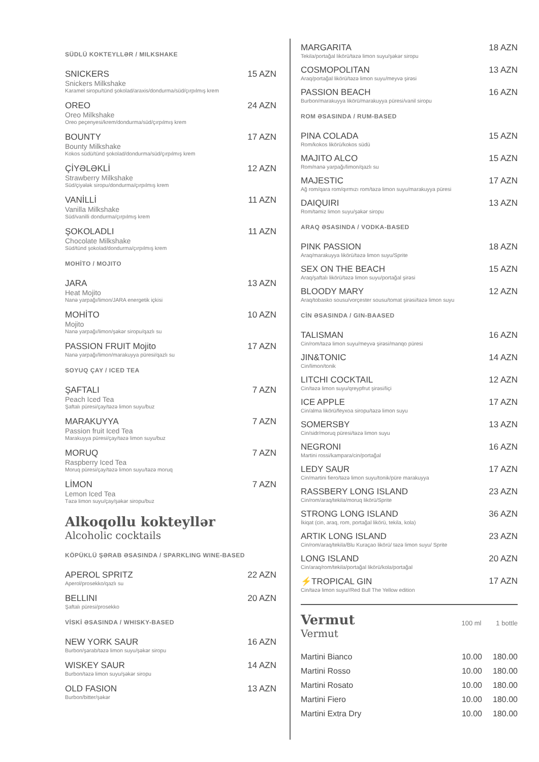SÜDLÜ KOKTEYLLƏR / MILKSHAKE
SNICKERS 15 AZN
Snickers Milkshake
Karamel siropu/tünd şokolad/araxis/dondurma/süd/çırpılmış krem
OREO 24 AZN
Oreo Milkshake
Oreo peçenyesi/krem/dondurma/süd/çırpılmış krem
BOUNTY 17 AZN
Bounty Milkshake
Kokos südü/tünd şokolad/dondurma/süd/çırpılmış krem
ÇİYƏLƏKLİ 12 AZN
Strawberry Milkshake
Süd/çiyələk siropu/dondurma/çırpılmış krem
VANİLLİ 11 AZN
Vanilla Milkshake
Süd/vanilli dondurma/çırpılmış krem
ŞOKOLADLI 11 AZN
Chocolate Milkshake
Süd/tünd şokolad/dondurma/çırpılmış krem
MOHİTO / MOJITO
JARA 13 AZN
Heat Mojito
Nanə yarpağı/limon/JARA energetik içkisi
MOHİTO 10 AZN
Mojito
Nanə yarpağı/limon/şəkər siropu/qazlı su
PASSION FRUIT Mojito 17 AZN
Nanə yarpağı/limon/marakuyya püresi/qazlı su
SOYUQ ÇAY / ICED TEA
ŞAFTALI 7 AZN
Peach Iced Tea
Şaftalı püresi/çay/təzə limon suyu/buz
MARAKUYYA 7 AZN
Passion fruit Iced Tea
Marakuyya püresi/çay/təzə limon suyu/buz
MORUQ 7 AZN
Raspberry Iced Tea
Moruq püresi/çay/təzə limon suyu/təzə moruq
LİMON 7 AZN
Lemon Iced Tea
Təzə limon suyu/çay/şəkər siropu/buz
Alkoqollu kokteyllər
Alcoholic cocktails
KÖPÜKLÜ ŞƏRAB ƏSASINDA / SPARKLING WINE-BASED
APEROL SPRITZ 22 AZN
Aperol/prosekko/qazlı su
BELLINI 20 AZN
Şaftalı püresi/prosekko
VİSKİ ƏSASINDA / WHISKY-BASED
NEW YORK SAUR 16 AZN
Burbon/şərab/təzə limon suyu/şəkər siropu
WISKEY SAUR 14 AZN
Burbon/təzə limon suyu/şəkər siropu
OLD FASION 13 AZN
Burbon/bitter/şəkər
MARGARITA 18 AZN
Tekila/portağal likörü/təzə limon suyu/şəkər siropu
COSMOPOLITAN 13 AZN
Araq/portağal likörü/təzə limon suyu/meyvə şirəsi
PASSION BEACH 16 AZN
Burbon/marakuyya likörü/marakuyya püresi/vanil siropu
ROM ƏSASINDA / RUM-BASED
PINA COLADA 15 AZN
Rom/kokos likörü/kokos südü
MAJITO ALCO 15 AZN
Rom/nanə yarpağı/limon/qazlı su
MAJESTIC 17 AZN
Ağ rom/qara rom/qırmızı rom/təzə limon suyu/marakuyya püresi
DAIQUIRI 13 AZN
Rom/təmiz limon suyu/şəkər siropu
ARAQ ƏSASINDA / VODKA-BASED
PINK PASSION 18 AZN
Araq/marakuyya likörü/təzə limon suyu/Sprite
SEX ON THE BEACH 15 AZN
Araq/şaftalı likörü/təzə limon suyu/portağal şirəsi
BLOODY MARY 12 AZN
Araq/tobasko sousu/vorçester sousu/tomat şirəsi/təzə limon suyu
CİN ƏSASINDA / GIN-BAASED
TALISMAN 16 AZN
Cin/rom/təzə limon suyu/meyvə şirəsi/manqo püresi
JIN&TONIC 14 AZN
Cin/limon/tonik
LITCHI COCKTAIL 12 AZN
Cin/təzə limon suyu/qreypfrut şirəsi/liçi
ICE APPLE 17 AZN
Cin/alma likörü/feyxoa siropu/təzə limon suyu
SOMERSBY 13 AZN
Cin/sidr/moruq püresi/təzə limon suyu
NEGRONI 16 AZN
Martini rossi/kampara/cin/portağal
LEDY SAUR 17 AZN
Cin/martini fiero/təzə limon suyu/tonik/püre marakuyya
RASSBERY LONG ISLAND 23 AZN
Cin/rom/araq/tekila/moruq likörü/Sprite
STRONG LONG ISLAND 36 AZN
İkiqat (cin, araq, rom, portağal likörü, tekila, kola)
ARTIK LONG ISLAND 23 AZN
Cin/rom/araq/tekila/Blu Kuraçao likörü/ təzə limon suyu/ Sprite
LONG ISLAND 20 AZN
Cin/araq/rom/tekila/portağal likörü/kola/portağal
⚡TROPICAL GIN 17 AZN
Cin/təzə limon suyu//Red Bull The Yellow edition
Vermut
100 ml 1 bottle
Vermut
| Martini Bianco | 10.00 | 180.00 |
| Martini Rosso | 10.00 | 180.00 |
| Martini Rosato | 10.00 | 180.00 |
| Martini Fiero | 10.00 | 180.00 |
| Martini Extra Dry | 10.00 | 180.00 |